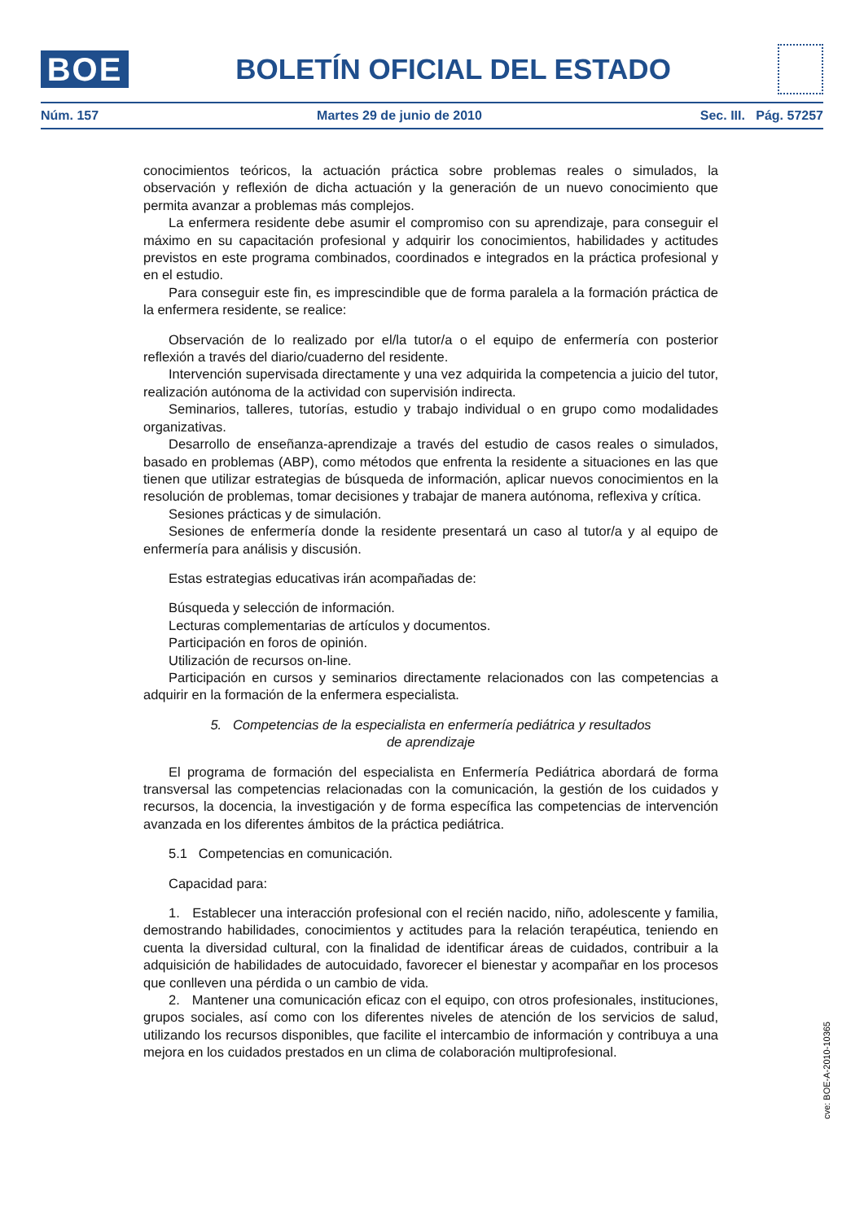BOE
BOLETÍN OFICIAL DEL ESTADO
Núm. 157 Martes 29 de junio de 2010 Sec. III. Pág. 57257
conocimientos teóricos, la actuación práctica sobre problemas reales o simulados, la observación y reflexión de dicha actuación y la generación de un nuevo conocimiento que permita avanzar a problemas más complejos.
La enfermera residente debe asumir el compromiso con su aprendizaje, para conseguir el máximo en su capacitación profesional y adquirir los conocimientos, habilidades y actitudes previstos en este programa combinados, coordinados e integrados en la práctica profesional y en el estudio.
Para conseguir este fin, es imprescindible que de forma paralela a la formación práctica de la enfermera residente, se realice:
Observación de lo realizado por el/la tutor/a o el equipo de enfermería con posterior reflexión a través del diario/cuaderno del residente.
Intervención supervisada directamente y una vez adquirida la competencia a juicio del tutor, realización autónoma de la actividad con supervisión indirecta.
Seminarios, talleres, tutorías, estudio y trabajo individual o en grupo como modalidades organizativas.
Desarrollo de enseñanza-aprendizaje a través del estudio de casos reales o simulados, basado en problemas (ABP), como métodos que enfrenta la residente a situaciones en las que tienen que utilizar estrategias de búsqueda de información, aplicar nuevos conocimientos en la resolución de problemas, tomar decisiones y trabajar de manera autónoma, reflexiva y crítica.
Sesiones prácticas y de simulación.
Sesiones de enfermería donde la residente presentará un caso al tutor/a y al equipo de enfermería para análisis y discusión.
Estas estrategias educativas irán acompañadas de:
Búsqueda y selección de información.
Lecturas complementarias de artículos y documentos.
Participación en foros de opinión.
Utilización de recursos on-line.
Participación en cursos y seminarios directamente relacionados con las competencias a adquirir en la formación de la enfermera especialista.
5. Competencias de la especialista en enfermería pediátrica y resultados
de aprendizaje
El programa de formación del especialista en Enfermería Pediátrica abordará de forma transversal las competencias relacionadas con la comunicación, la gestión de los cuidados y recursos, la docencia, la investigación y de forma específica las competencias de intervención avanzada en los diferentes ámbitos de la práctica pediátrica.
5.1 Competencias en comunicación.
Capacidad para:
1. Establecer una interacción profesional con el recién nacido, niño, adolescente y familia, demostrando habilidades, conocimientos y actitudes para la relación terapéutica, teniendo en cuenta la diversidad cultural, con la finalidad de identificar áreas de cuidados, contribuir a la adquisición de habilidades de autocuidado, favorecer el bienestar y acompañar en los procesos que conlleven una pérdida o un cambio de vida.
2. Mantener una comunicación eficaz con el equipo, con otros profesionales, instituciones, grupos sociales, así como con los diferentes niveles de atención de los servicios de salud, utilizando los recursos disponibles, que facilite el intercambio de información y contribuya a una mejora en los cuidados prestados en un clima de colaboración multiprofesional.
cve: BOE-A-2010-10365